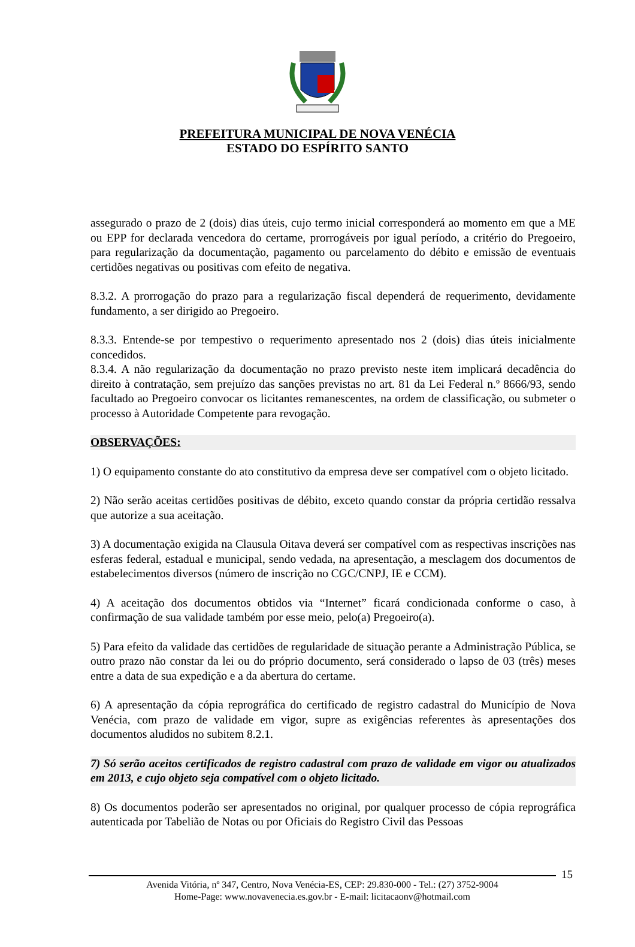PREFEITURA MUNICIPAL DE NOVA VENÉCIA
ESTADO DO ESPÍRITO SANTO
assegurado o prazo de 2 (dois) dias úteis, cujo termo inicial corresponderá ao momento em que a ME ou EPP for declarada vencedora do certame, prorrogáveis por igual período, a critério do Pregoeiro, para regularização da documentação, pagamento ou parcelamento do débito e emissão de eventuais certidões negativas ou positivas com efeito de negativa.
8.3.2. A prorrogação do prazo para a regularização fiscal dependerá de requerimento, devidamente fundamento, a ser dirigido ao Pregoeiro.
8.3.3. Entende-se por tempestivo o requerimento apresentado nos 2 (dois) dias úteis inicialmente concedidos.
8.3.4. A não regularização da documentação no prazo previsto neste item implicará decadência do direito à contratação, sem prejuízo das sanções previstas no art. 81 da Lei Federal n.º 8666/93, sendo facultado ao Pregoeiro convocar os licitantes remanescentes, na ordem de classificação, ou submeter o processo à Autoridade Competente para revogação.
OBSERVAÇÕES:
1) O equipamento constante do ato constitutivo da empresa deve ser compatível com o objeto licitado.
2) Não serão aceitas certidões positivas de débito, exceto quando constar da própria certidão ressalva que autorize a sua aceitação.
3) A documentação exigida na Clausula Oitava deverá ser compatível com as respectivas inscrições nas esferas federal, estadual e municipal, sendo vedada, na apresentação, a mesclagem dos documentos de estabelecimentos diversos (número de inscrição no CGC/CNPJ, IE e CCM).
4) A aceitação dos documentos obtidos via “Internet” ficará condicionada conforme o caso, à confirmação de sua validade também por esse meio, pelo(a) Pregoeiro(a).
5) Para efeito da validade das certidões de regularidade de situação perante a Administração Pública, se outro prazo não constar da lei ou do próprio documento, será considerado o lapso de 03 (três) meses entre a data de sua expedição e a da abertura do certame.
6) A apresentação da cópia reprográfica do certificado de registro cadastral do Município de Nova Venécia, com prazo de validade em vigor, supre as exigências referentes às apresentações dos documentos aludidos no subitem 8.2.1.
7) Só serão aceitos certificados de registro cadastral com prazo de validade em vigor ou atualizados em 2013, e cujo objeto seja compatível com o objeto licitado.
8) Os documentos poderão ser apresentados no original, por qualquer processo de cópia reprográfica autenticada por Tabelião de Notas ou por Oficiais do Registro Civil das Pessoas
15
Avenida Vitória, nº 347, Centro, Nova Venécia-ES, CEP: 29.830-000 - Tel.: (27) 3752-9004
Home-Page: www.novavenecia.es.gov.br - E-mail: licitacaonv@hotmail.com